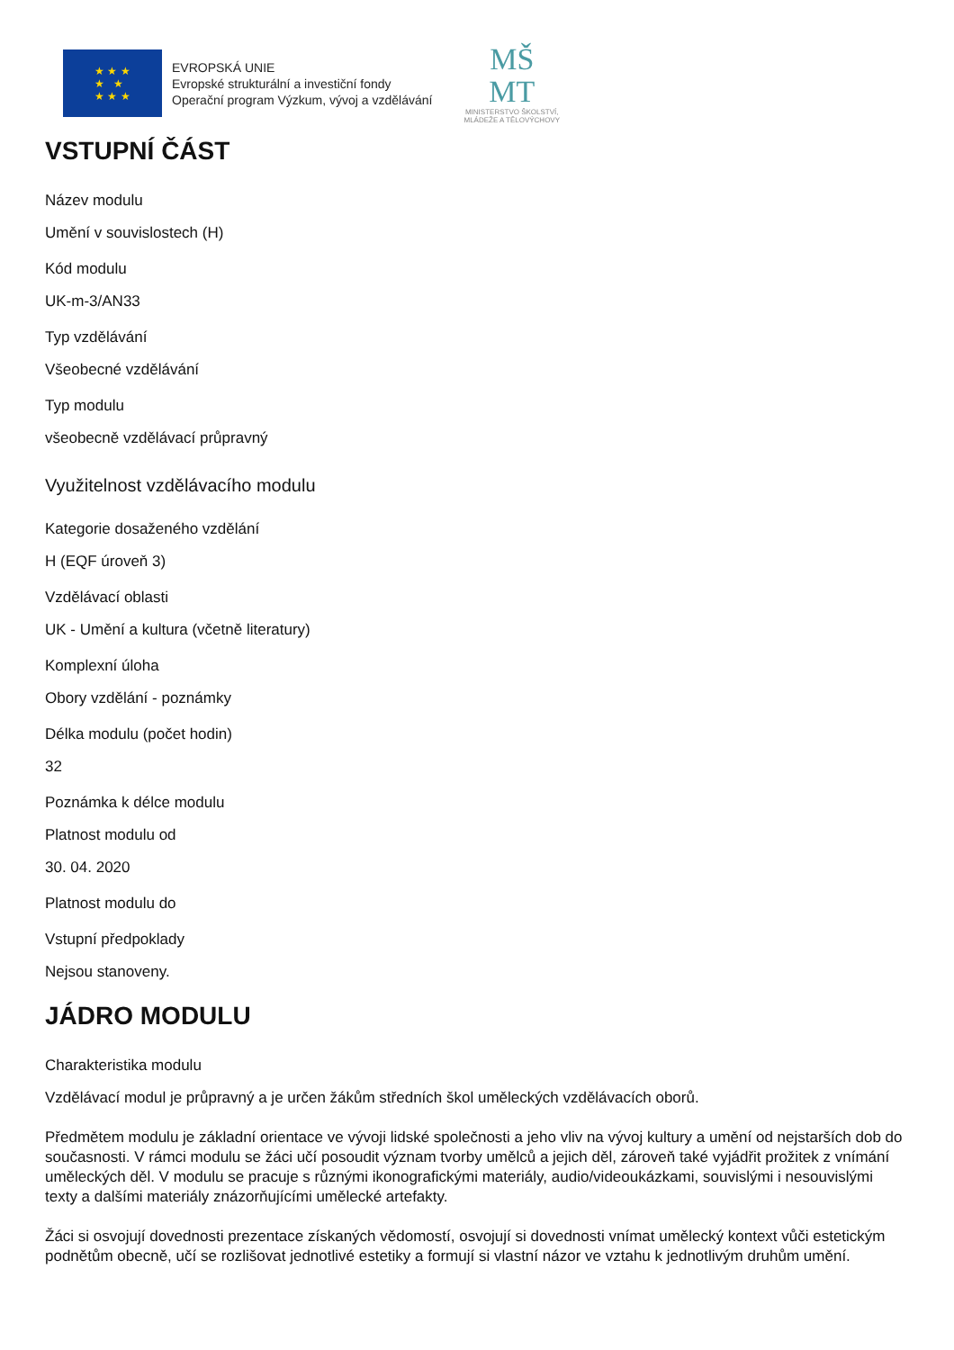★ ★ ★
★ ★
★ ★ ★
EVROPSKÁ UNIE
Evropské strukturální a investiční fondy
Operační program Výzkum, vývoj a vzdělávání
MŠ
MT
MINISTERSTVO ŠKOLSTVÍ,
MLÁDEŽE A TĚLOVÝCHOVY
VSTUPNÍ ČÁST
Název modulu
Umění v souvislostech (H)
Kód modulu
UK-m-3/AN33
Typ vzdělávání
Všeobecné vzdělávání
Typ modulu
všeobecně vzdělávací průpravný
Využitelnost vzdělávacího modulu
Kategorie dosaženého vzdělání
H (EQF úroveň 3)
Vzdělávací oblasti
UK - Umění a kultura (včetně literatury)
Komplexní úloha
Obory vzdělání - poznámky
Délka modulu (počet hodin)
32
Poznámka k délce modulu
Platnost modulu od
30. 04. 2020
Platnost modulu do
Vstupní předpoklady
Nejsou stanoveny.
JÁDRO MODULU
Charakteristika modulu
Vzdělávací modul je průpravný a je určen žákům středních škol uměleckých vzdělávacích oborů.
Předmětem modulu je základní orientace ve vývoji lidské společnosti a jeho vliv na vývoj kultury a umění od nejstarších dob do současnosti. V rámci modulu se žáci učí posoudit význam tvorby umělců a jejich děl, zároveň také vyjádřit prožitek z vnímání uměleckých děl. V modulu se pracuje s různými ikonografickými materiály, audio/videoukázkami, souvislými i nesouvislými texty a dalšími materiály znázorňujícími umělecké artefakty.
Žáci si osvojují dovednosti prezentace získaných vědomostí, osvojují si dovednosti vnímat umělecký kontext vůči estetickým podnětům obecně, učí se rozlišovat jednotlivé estetiky a formují si vlastní názor ve vztahu k jednotlivým druhům umění.